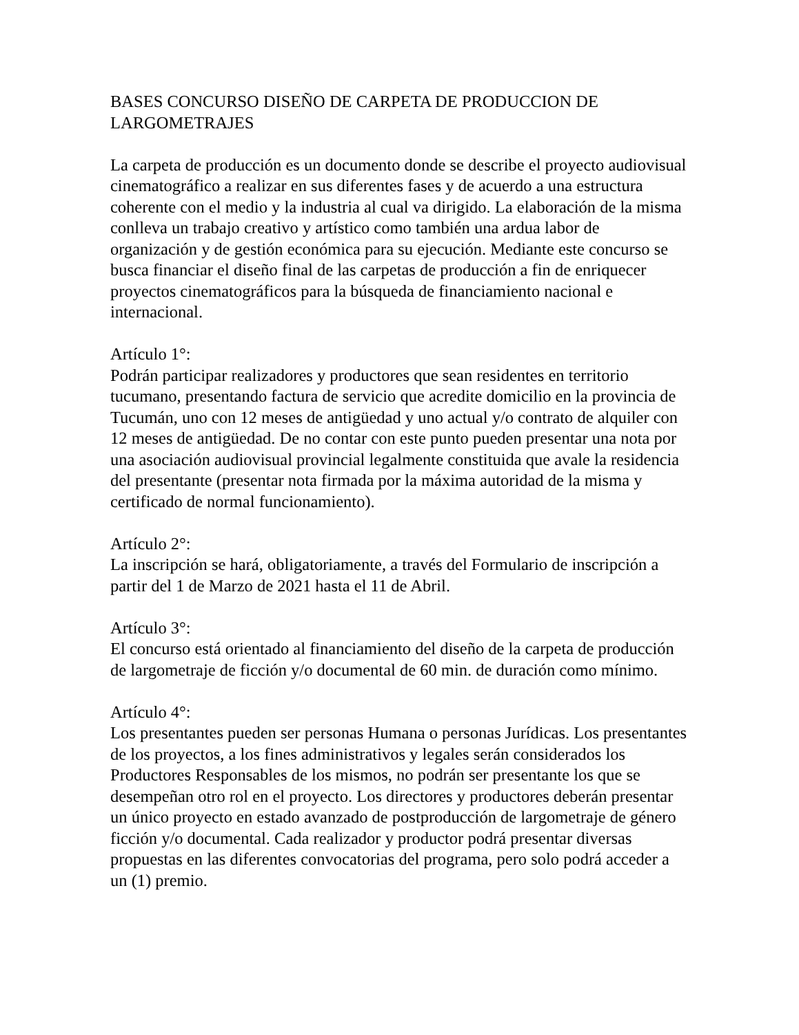BASES CONCURSO DISEÑO DE CARPETA DE PRODUCCION DE LARGOMETRAJES
La carpeta de producción es un documento donde se describe el proyecto audiovisual cinematográfico a realizar en sus diferentes fases y de acuerdo a una estructura coherente con el medio y la industria al cual va dirigido. La elaboración de la misma conlleva un trabajo creativo y artístico como también una ardua labor de organización y de gestión económica para su ejecución. Mediante este concurso se busca financiar el diseño final de las carpetas de producción a fin de enriquecer proyectos cinematográficos para la búsqueda de financiamiento nacional e internacional.
Artículo 1°:
Podrán participar realizadores y productores que sean residentes en territorio tucumano, presentando factura de servicio que acredite domicilio en la provincia de Tucumán, uno con 12 meses de antigüedad y uno actual y/o contrato de alquiler con 12 meses de antigüedad. De no contar con este punto pueden presentar una nota por una asociación audiovisual provincial legalmente constituida que avale la residencia del presentante (presentar nota firmada por la máxima autoridad de la misma y certificado de normal funcionamiento).
Artículo 2°:
La inscripción se hará, obligatoriamente, a través del Formulario de inscripción a partir del 1 de Marzo de 2021 hasta el 11 de Abril.
Artículo 3°:
El concurso está orientado al financiamiento del diseño de la carpeta de producción de largometraje de ficción y/o documental de 60 min. de duración como mínimo.
Artículo 4°:
Los presentantes pueden ser personas Humana o personas Jurídicas. Los presentantes de los proyectos, a los fines administrativos y legales serán considerados los Productores Responsables de los mismos, no podrán ser presentante los que se desempeñan otro rol en el proyecto. Los directores y productores deberán presentar un único proyecto en estado avanzado de postproducción de largometraje de género ficción y/o documental. Cada realizador y productor podrá presentar diversas propuestas en las diferentes convocatorias del programa, pero solo podrá acceder a un (1) premio.